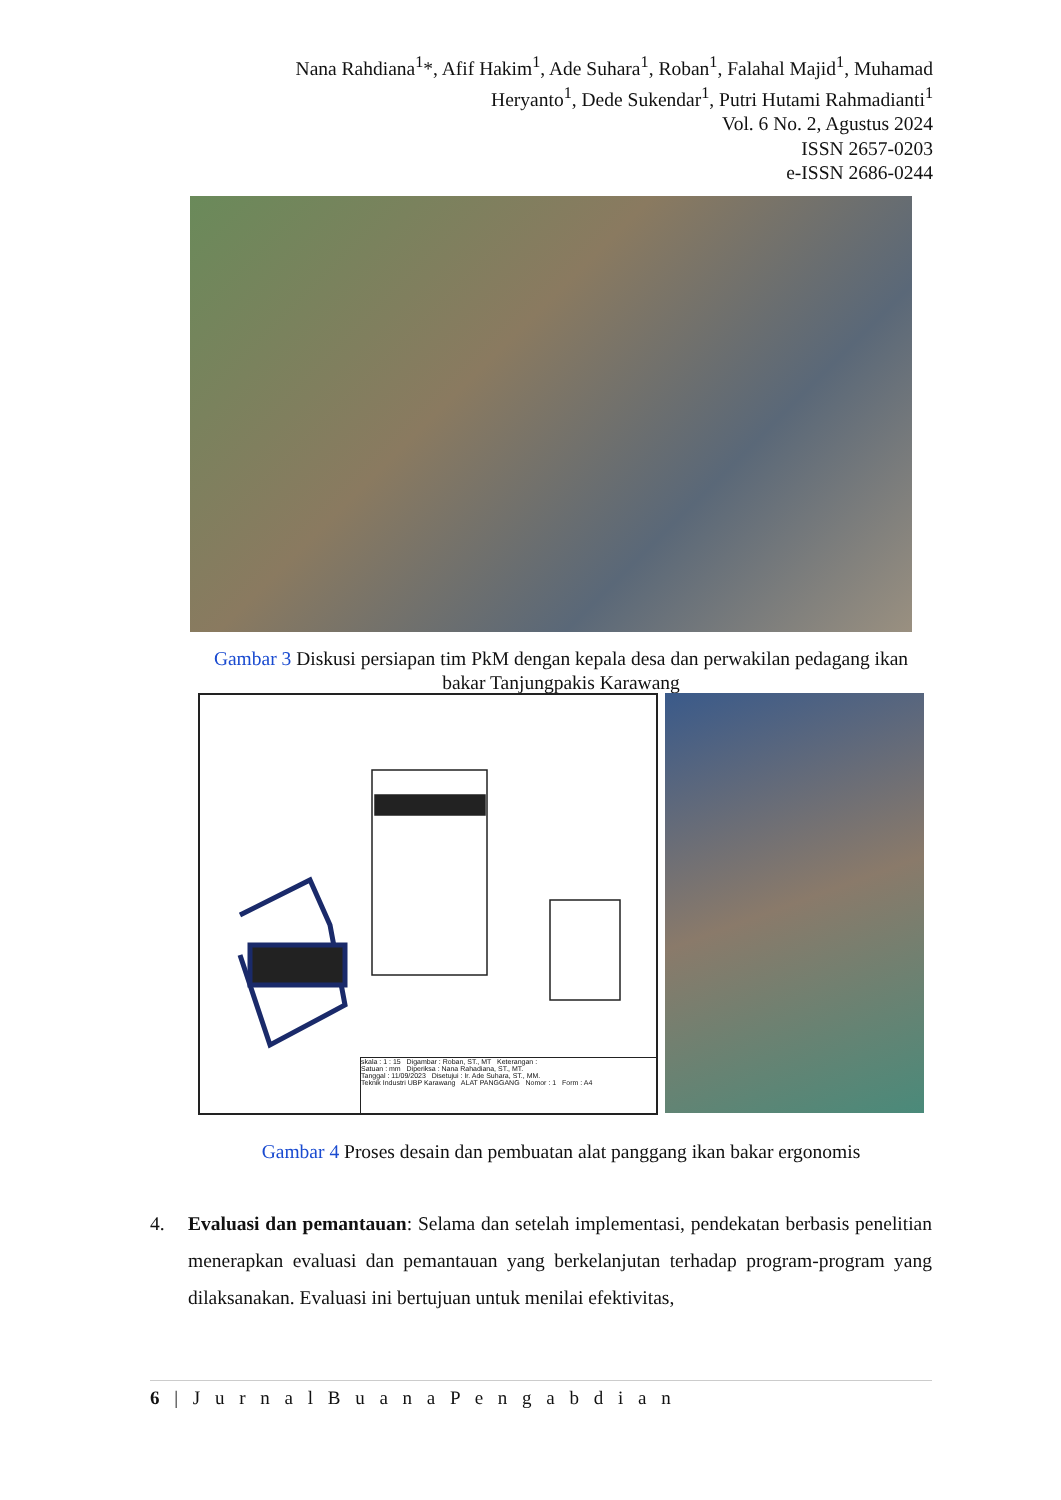Nana Rahdiana<sup>1</sup>*, Afif Hakim<sup>1</sup>, Ade Suhara<sup>1</sup>, Roban<sup>1</sup>, Falahal Majid<sup>1</sup>, Muhamad Heryanto<sup>1</sup>, Dede Sukendar<sup>1</sup>, Putri Hutami Rahmadianti<sup>1</sup>
Vol. 6 No. 2, Agustus 2024
ISSN 2657-0203
e-ISSN 2686-0244
Gambar 3 Diskusi persiapan tim PkM dengan kepala desa dan perwakilan pedagang ikan bakar Tanjungpakis Karawang
skala : 1 : 15 Digambar : Roban, ST., MT Keterangan :
Satuan : mm Diperiksa : Nana Rahadiana, ST., MT.
Tanggal : 11/09/2023 Disetujui : Ir. Ade Suhara, ST., MM.
Teknik Industri UBP Karawang ALAT PANGGANG Nomor : 1 Form : A4
Gambar 4 Proses desain dan pembuatan alat panggang ikan bakar ergonomis
4. Evaluasi dan pemantauan: Selama dan setelah implementasi, pendekatan berbasis penelitian menerapkan evaluasi dan pemantauan yang berkelanjutan terhadap program-program yang dilaksanakan. Evaluasi ini bertujuan untuk menilai efektivitas,
6 | J u r n a l B u a n a P e n g a b d i a n